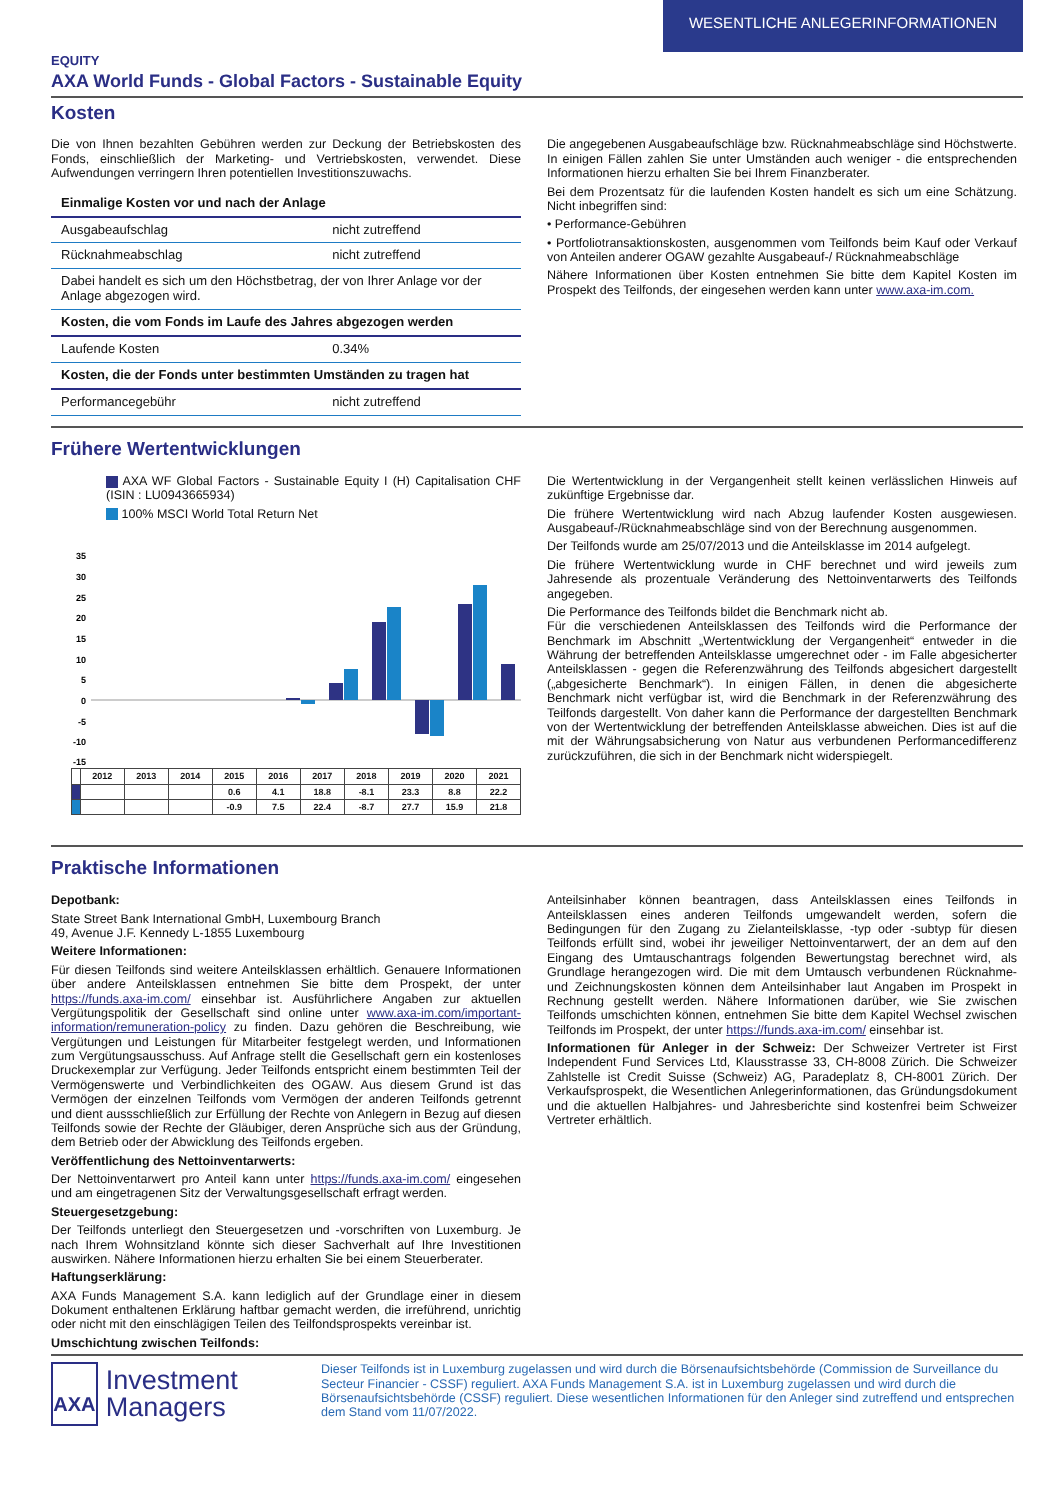WESENTLICHE ANLEGERINFORMATIONEN
EQUITY
AXA World Funds - Global Factors - Sustainable Equity
Kosten
Die von Ihnen bezahlten Gebühren werden zur Deckung der Betriebskosten des Fonds, einschließlich der Marketing- und Vertriebskosten, verwendet. Diese Aufwendungen verringern Ihren potentiellen Investitionszuwachs.
| Einmalige Kosten vor und nach der Anlage | |
| --- | --- |
| Ausgabeaufschlag | nicht zutreffend |
| Rücknahmeabschlag | nicht zutreffend |
| Dabei handelt es sich um den Höchstbetrag, der von Ihrer Anlage vor der Anlage abgezogen wird. | |
| Kosten, die vom Fonds im Laufe des Jahres abgezogen werden | |
| Laufende Kosten | 0.34% |
| Kosten, die der Fonds unter bestimmten Umständen zu tragen hat | |
| Performancegebühr | nicht zutreffend |
Die angegebenen Ausgabeaufschläge bzw. Rücknahmeabschläge sind Höchstwerte. In einigen Fällen zahlen Sie unter Umständen auch weniger - die entsprechenden Informationen hierzu erhalten Sie bei Ihrem Finanzberater.
Bei dem Prozentsatz für die laufenden Kosten handelt es sich um eine Schätzung. Nicht inbegriffen sind:
• Performance-Gebühren
• Portfoliotransaktionskosten, ausgenommen vom Teilfonds beim Kauf oder Verkauf von Anteilen anderer OGAW gezahlte Ausgabeauf-/ Rücknahmeabschläge
Nähere Informationen über Kosten entnehmen Sie bitte dem Kapitel Kosten im Prospekt des Teilfonds, der eingesehen werden kann unter www.axa-im.com.
Frühere Wertentwicklungen
AXA WF Global Factors - Sustainable Equity I (H) Capitalisation CHF (ISIN : LU0943665934)
100% MSCI World Total Return Net
35
30
25
20
15
10
5
0
-5
-10
-15
| | 2012 | 2013 | 2014 | 2015 | 2016 | 2017 | 2018 | 2019 | 2020 | 2021 |
| | | | | 0.6 | 4.1 | 18.8 | -8.1 | 23.3 | 8.8 | 22.2 |
| | | | | -0.9 | 7.5 | 22.4 | -8.7 | 27.7 | 15.9 | 21.8 |
Die Wertentwicklung in der Vergangenheit stellt keinen verlässlichen Hinweis auf zukünftige Ergebnisse dar.
Die frühere Wertentwicklung wird nach Abzug laufender Kosten ausgewiesen. Ausgabeauf-/Rücknahmeabschläge sind von der Berechnung ausgenommen.
Der Teilfonds wurde am 25/07/2013 und die Anteilsklasse im 2014 aufgelegt.
Die frühere Wertentwicklung wurde in CHF berechnet und wird jeweils zum Jahresende als prozentuale Veränderung des Nettoinventarwerts des Teilfonds angegeben.
Die Performance des Teilfonds bildet die Benchmark nicht ab.
Für die verschiedenen Anteilsklassen des Teilfonds wird die Performance der Benchmark im Abschnitt „Wertentwicklung der Vergangenheit“ entweder in die Währung der betreffenden Anteilsklasse umgerechnet oder - im Falle abgesicherter Anteilsklassen - gegen die Referenzwährung des Teilfonds abgesichert dargestellt („abgesicherte Benchmark“). In einigen Fällen, in denen die abgesicherte Benchmark nicht verfügbar ist, wird die Benchmark in der Referenzwährung des Teilfonds dargestellt. Von daher kann die Performance der dargestellten Benchmark von der Wertentwicklung der betreffenden Anteilsklasse abweichen. Dies ist auf die mit der Währungsabsicherung von Natur aus verbundenen Performancedifferenz zurückzuführen, die sich in der Benchmark nicht widerspiegelt.
Praktische Informationen
Depotbank:
State Street Bank International GmbH, Luxembourg Branch
49, Avenue J.F. Kennedy L-1855 Luxembourg
Weitere Informationen:
Für diesen Teilfonds sind weitere Anteilsklassen erhältlich. Genauere Informationen über andere Anteilsklassen entnehmen Sie bitte dem Prospekt, der unter https://funds.axa-im.com/ einsehbar ist. Ausführlichere Angaben zur aktuellen Vergütungspolitik der Gesellschaft sind online unter www.axa-im.com/important-information/remuneration-policy zu finden. Dazu gehören die Beschreibung, wie Vergütungen und Leistungen für Mitarbeiter festgelegt werden, und Informationen zum Vergütungsausschuss. Auf Anfrage stellt die Gesellschaft gern ein kostenloses Druckexemplar zur Verfügung. Jeder Teilfonds entspricht einem bestimmten Teil der Vermögenswerte und Verbindlichkeiten des OGAW. Aus diesem Grund ist das Vermögen der einzelnen Teilfonds vom Vermögen der anderen Teilfonds getrennt und dient aussschließlich zur Erfüllung der Rechte von Anlegern in Bezug auf diesen Teilfonds sowie der Rechte der Gläubiger, deren Ansprüche sich aus der Gründung, dem Betrieb oder der Abwicklung des Teilfonds ergeben.
Veröffentlichung des Nettoinventarwerts:
Der Nettoinventarwert pro Anteil kann unter https://funds.axa-im.com/ eingesehen und am eingetragenen Sitz der Verwaltungsgesellschaft erfragt werden.
Steuergesetzgebung:
Der Teilfonds unterliegt den Steuergesetzen und -vorschriften von Luxemburg. Je nach Ihrem Wohnsitzland könnte sich dieser Sachverhalt auf Ihre Investitionen auswirken. Nähere Informationen hierzu erhalten Sie bei einem Steuerberater.
Haftungserklärung:
AXA Funds Management S.A. kann lediglich auf der Grundlage einer in diesem Dokument enthaltenen Erklärung haftbar gemacht werden, die irreführend, unrichtig oder nicht mit den einschlägigen Teilen des Teilfondsprospekts vereinbar ist.
Umschichtung zwischen Teilfonds:
Anteilsinhaber können beantragen, dass Anteilsklassen eines Teilfonds in Anteilsklassen eines anderen Teilfonds umgewandelt werden, sofern die Bedingungen für den Zugang zu Zielanteilsklasse, -typ oder -subtyp für diesen Teilfonds erfüllt sind, wobei ihr jeweiliger Nettoinventarwert, der an dem auf den Eingang des Umtauschantrags folgenden Bewertungstag berechnet wird, als Grundlage herangezogen wird. Die mit dem Umtausch verbundenen Rücknahme- und Zeichnungskosten können dem Anteilsinhaber laut Angaben im Prospekt in Rechnung gestellt werden. Nähere Informationen darüber, wie Sie zwischen Teilfonds umschichten können, entnehmen Sie bitte dem Kapitel Wechsel zwischen Teilfonds im Prospekt, der unter https://funds.axa-im.com/ einsehbar ist.
Informationen für Anleger in der Schweiz: Der Schweizer Vertreter ist First Independent Fund Services Ltd, Klausstrasse 33, CH-8008 Zürich. Die Schweizer Zahlstelle ist Credit Suisse (Schweiz) AG, Paradeplatz 8, CH-8001 Zürich. Der Verkaufsprospekt, die Wesentlichen Anlegerinformationen, das Gründungsdokument und die aktuellen Halbjahres- und Jahresberichte sind kostenfrei beim Schweizer Vertreter erhältlich.
AXA
Investment Managers
Dieser Teilfonds ist in Luxemburg zugelassen und wird durch die Börsenaufsichtsbehörde (Commission de Surveillance du Secteur Financier - CSSF) reguliert. AXA Funds Management S.A. ist in Luxemburg zugelassen und wird durch die Börsenaufsichtsbehörde (CSSF) reguliert. Diese wesentlichen Informationen für den Anleger sind zutreffend und entsprechen dem Stand vom 11/07/2022.